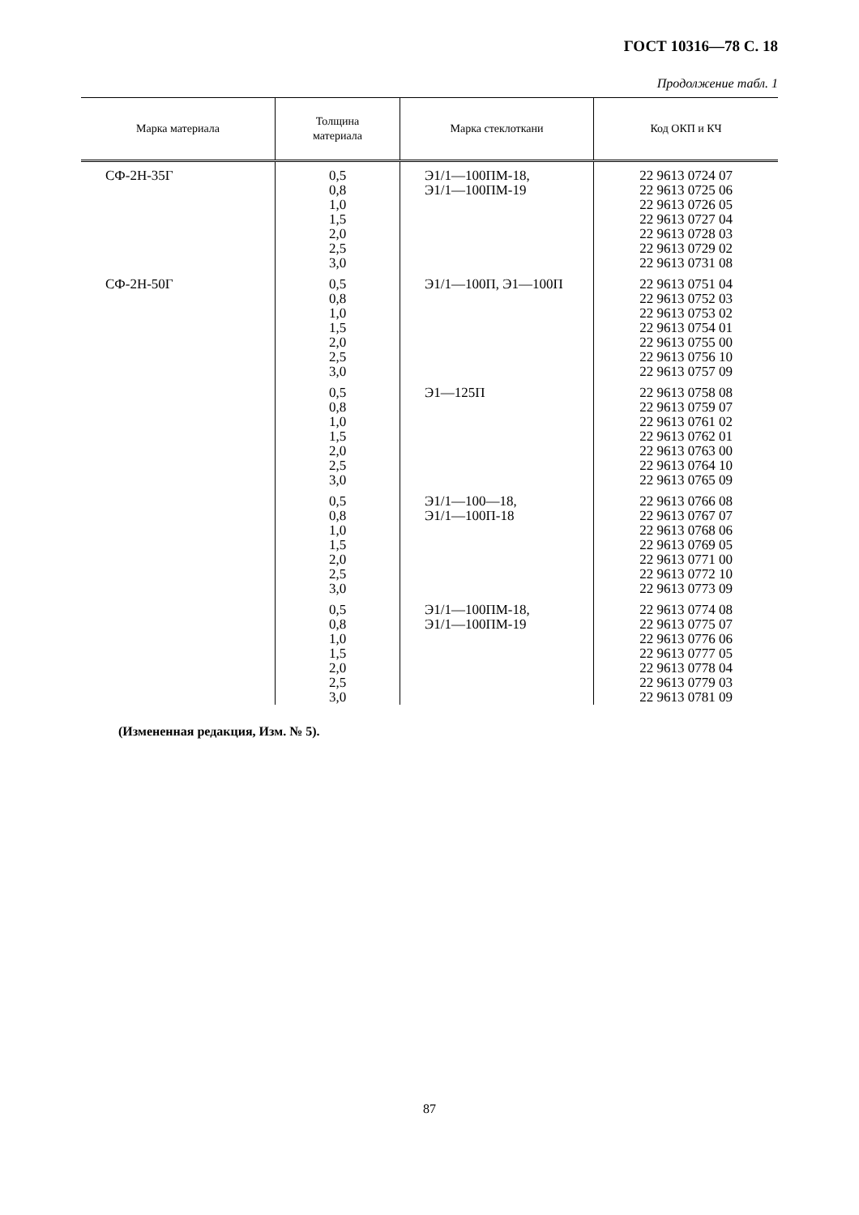ГОСТ 10316—78 С. 18
Продолжение табл. 1
| Марка материала | Толщина материала | Марка стеклоткани | Код ОКП и КЧ |
| --- | --- | --- | --- |
| СФ-2Н-35Г | 0,5 0,8 1,0 1,5 2,0 2,5 3,0 | Э1/1—100ПМ-18, Э1/1—100ПМ-19 | 22 9613 0724 07 22 9613 0725 06 22 9613 0726 05 22 9613 0727 04 22 9613 0728 03 22 9613 0729 02 22 9613 0731 08 |
| СФ-2Н-50Г | 0,5 0,8 1,0 1,5 2,0 2,5 3,0 | Э1/1—100П, Э1—100П | 22 9613 0751 04 22 9613 0752 03 22 9613 0753 02 22 9613 0754 01 22 9613 0755 00 22 9613 0756 10 22 9613 0757 09 |
| | 0,5 0,8 1,0 1,5 2,0 2,5 3,0 | Э1—125П | 22 9613 0758 08 22 9613 0759 07 22 9613 0761 02 22 9613 0762 01 22 9613 0763 00 22 9613 0764 10 22 9613 0765 09 |
| | 0,5 0,8 1,0 1,5 2,0 2,5 3,0 | Э1/1—100—18, Э1/1—100П-18 | 22 9613 0766 08 22 9613 0767 07 22 9613 0768 06 22 9613 0769 05 22 9613 0771 00 22 9613 0772 10 22 9613 0773 09 |
| | 0,5 0,8 1,0 1,5 2,0 2,5 3,0 | Э1/1—100ПМ-18, Э1/1—100ПМ-19 | 22 9613 0774 08 22 9613 0775 07 22 9613 0776 06 22 9613 0777 05 22 9613 0778 04 22 9613 0779 03 22 9613 0781 09 |
(Измененная редакция, Изм. № 5).
87